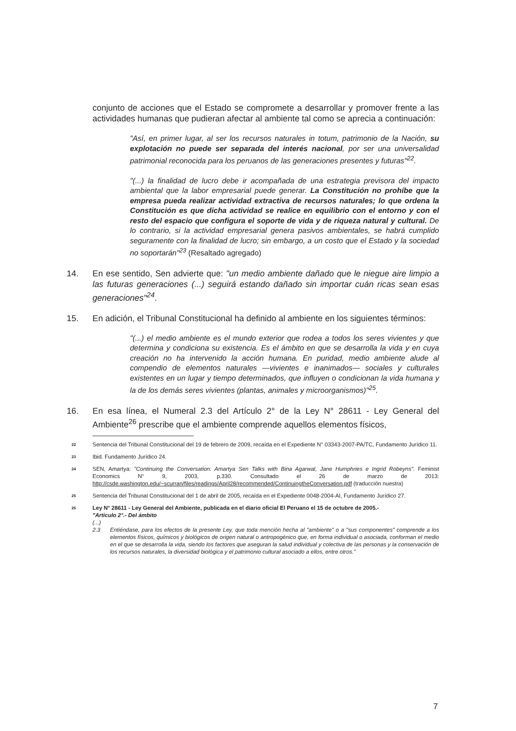conjunto de acciones que el Estado se compromete a desarrollar y promover frente a las actividades humanas que pudieran afectar al ambiente tal como se aprecia a continuación:
"Así, en primer lugar, al ser los recursos naturales in totum, patrimonio de la Nación, su explotación no puede ser separada del interés nacional, por ser una universalidad patrimonial reconocida para los peruanos de las generaciones presentes y futuras"<sup>22</sup>.
"(...) la finalidad de lucro debe ir acompañada de una estrategia previsora del impacto ambiental que la labor empresarial puede generar. La Constitución no prohíbe que la empresa pueda realizar actividad extractiva de recursos naturales; lo que ordena la Constitución es que dicha actividad se realice en equilibrio con el entorno y con el resto del espacio que configura el soporte de vida y de riqueza natural y cultural. De lo contrario, si la actividad empresarial genera pasivos ambientales, se habrá cumplido seguramente con la finalidad de lucro; sin embargo, a un costo que el Estado y la sociedad no soportarán"<sup>23</sup> (Resaltado agregado)
14. En ese sentido, Sen advierte que: "un medio ambiente dañado que le niegue aire limpio a las futuras generaciones (...) seguirá estando dañado sin importar cuán ricas sean esas generaciones"<sup>24</sup>.
15. En adición, el Tribunal Constitucional ha definido al ambiente en los siguientes términos:
"(...) el medio ambiente es el mundo exterior que rodea a todos los seres vivientes y que determina y condiciona su existencia. Es el ámbito en que se desarrolla la vida y en cuya creación no ha intervenido la acción humana. En puridad, medio ambiente alude al compendio de elementos naturales —vivientes e inanimados— sociales y culturales existentes en un lugar y tiempo determinados, que influyen o condicionan la vida humana y la de los demás seres vivientes (plantas, animales y microorganismos)"<sup>25</sup>.
16. En esa línea, el Numeral 2.3 del Artículo 2° de la Ley N° 28611 - Ley General del Ambiente<sup>26</sup> prescribe que el ambiente comprende aquellos elementos físicos,
22
Sentencia del Tribunal Constitucional del 19 de febrero de 2009, recaída en el Expediente N° 03343-2007-PA/TC, Fundamento Jurídico 11.
23
Ibid. Fundamento Jurídico 24.
24
SEN, Amartya: "Continuing the Conversation: Amartya Sen Talks with Bina Agarwal, Jane Humphries e Ingrid Robeyns". Feminist Economics N° 9, 2003, p.330. Consultado el 26 de marzo de 2013: http://csde.washington.edu/~scurran/files/readings/April28/recommended/ContinuingtheConversation.pdf (traducción nuestra)
25
Sentencia del Tribunal Constitucional del 1 de abril de 2005, recaída en el Expediente 0048-2004-AI, Fundamento Jurídico 27.
26
Ley N° 28611 - Ley General del Ambiente, publicada en el diario oficial El Peruano el 15 de octubre de 2005.-
"Artículo 2°.- Del ámbito
(...)
2.3 Entiéndase, para los efectos de la presente Ley, que toda mención hecha al "ambiente" o a "sus componentes" comprende a los elementos físicos, químicos y biológicos de origen natural o antropogénico que, en forma individual o asociada, conforman el medio en el que se desarrolla la vida, siendo los factores que aseguran la salud individual y colectiva de las personas y la conservación de los recursos naturales, la diversidad biológica y el patrimonio cultural asociado a ellos, entre otros."
7